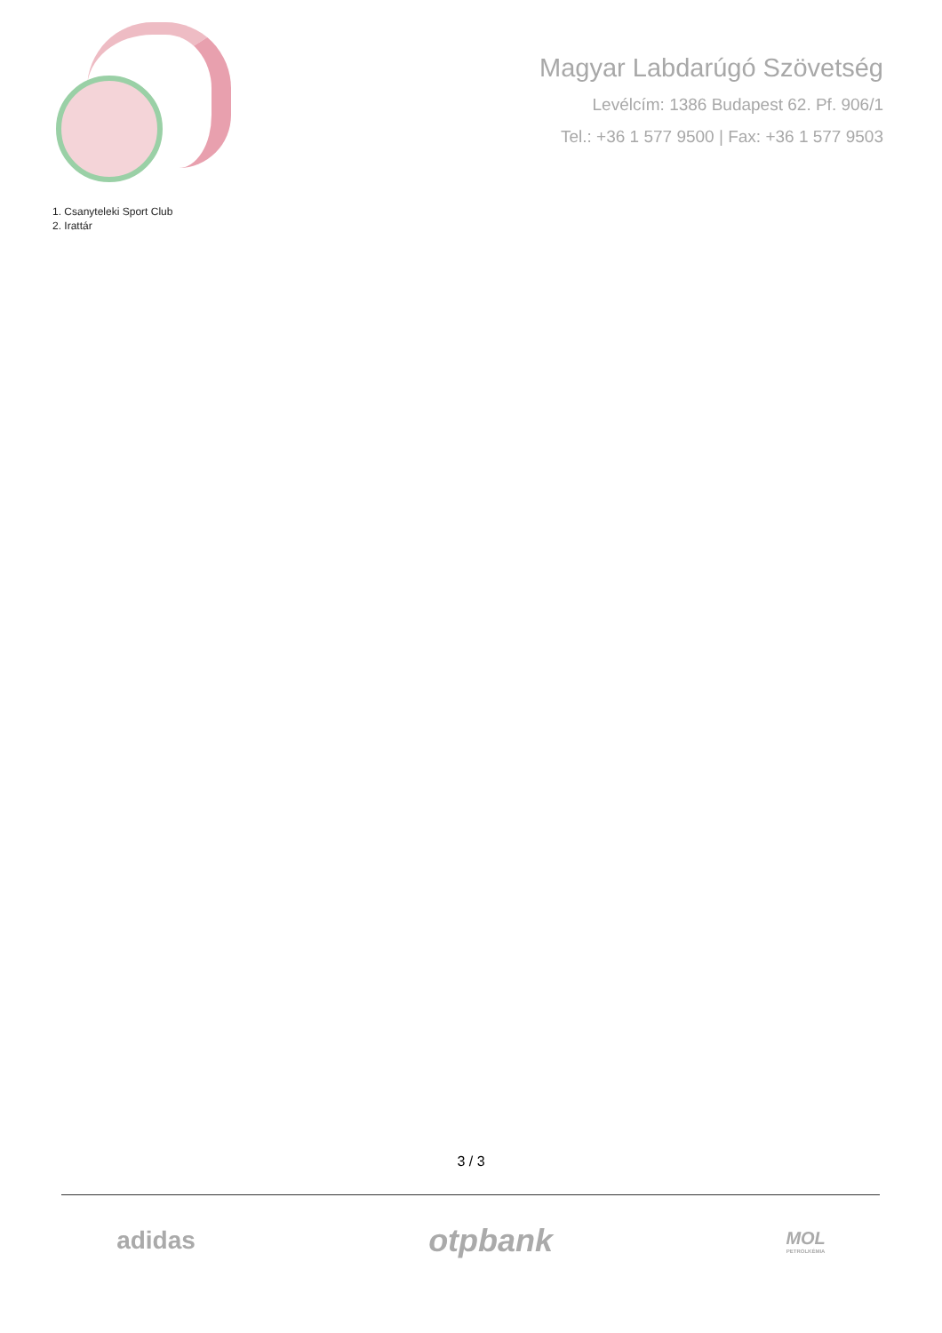Magyar Labdarúgó Szövetség
Levélcím: 1386 Budapest 62. Pf. 906/1
Tel.: +36 1 577 9500 | Fax: +36 1 577 9503
1. Csanyteleki Sport Club
2. Irattár
3 / 3
adidas
otpbank
MOL
PETROLKÉMIA